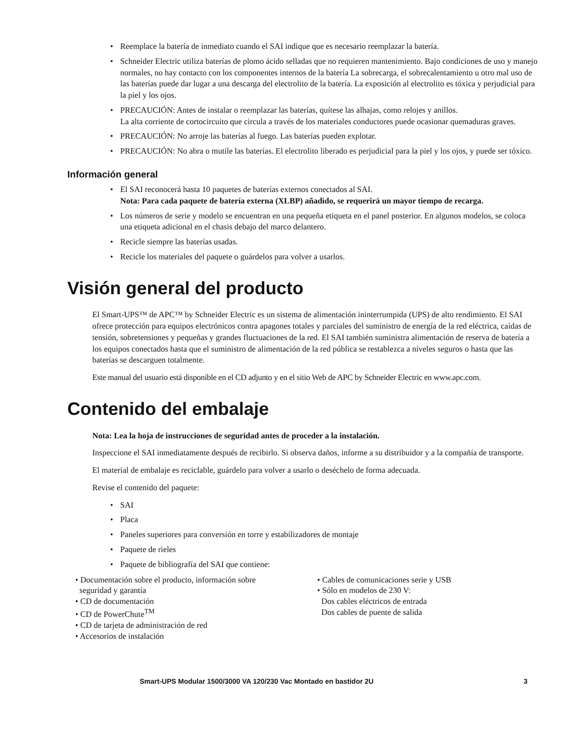• Reemplace la batería de inmediato cuando el SAI indique que es necesario reemplazar la batería.
• Schneider Electric utiliza baterías de plomo ácido selladas que no requieren mantenimiento. Bajo condiciones de uso y manejo normales, no hay contacto con los componentes internos de la batería La sobrecarga, el sobrecalentamiento u otro mal uso de las baterías puede dar lugar a una descarga del electrolito de la batería. La exposición al electrolito es tóxica y perjudicial para la piel y los ojos.
• PRECAUCIÓN: Antes de instalar o reemplazar las baterías, quítese las alhajas, como relojes y anillos.
La alta corriente de cortocircuito que circula a través de los materiales conductores puede ocasionar quemaduras graves.
• PRECAUCIÓN: No arroje las baterías al fuego. Las baterías pueden explotar.
• PRECAUCIÓN: No abra o mutile las baterías. El electrolito liberado es perjudicial para la piel y los ojos, y puede ser tóxico.
Información general
• El SAI reconocerá hasta 10 paquetes de baterías externos conectados al SAI.
Nota: Para cada paquete de batería externa (XLBP) añadido, se requerirá un mayor tiempo de recarga.
• Los números de serie y modelo se encuentran en una pequeña etiqueta en el panel posterior. En algunos modelos, se coloca una etiqueta adicional en el chasis debajo del marco delantero.
• Recicle siempre las baterías usadas.
• Recicle los materiales del paquete o guárdelos para volver a usarlos.
Visión general del producto
El Smart-UPS™ de APC™ by Schneider Electric es un sistema de alimentación ininterrumpida (UPS) de alto rendimiento. El SAI ofrece protección para equipos electrónicos contra apagones totales y parciales del suministro de energía de la red eléctrica, caídas de tensión, sobretensiones y pequeñas y grandes fluctuaciones de la red. El SAI también suministra alimentación de reserva de batería a los equipos conectados hasta que el suministro de alimentación de la red pública se restablezca a niveles seguros o hasta que las baterías se descarguen totalmente.
Este manual del usuario está disponible en el CD adjunto y en el sitio Web de APC by Schneider Electric en www.apc.com.
Contenido del embalaje
Nota: Lea la hoja de instrucciones de seguridad antes de proceder a la instalación.
Inspeccione el SAI inmediatamente después de recibirlo. Si observa daños, informe a su distribuidor y a la compañía de transporte.
El material de embalaje es reciclable, guárdelo para volver a usarlo o deséchelo de forma adecuada.
Revise el contenido del paquete:
• SAI
• Placa
• Paneles superiores para conversión en torre y estabilizadores de montaje
• Paquete de rieles
• Paquete de bibliografía del SAI que contiene:
• Documentación sobre el producto, información sobre
seguridad y garantía
• CD de documentación
• CD de PowerChute<sup>TM</sup>
• CD de tarjeta de administración de red
• Accesorios de instalación
• Cables de comunicaciones serie y USB
• Sólo en modelos de 230 V:
Dos cables eléctricos de entrada
Dos cables de puente de salida
Smart-UPS Modular 1500/3000 VA 120/230 Vac Montado en bastidor 2U 3